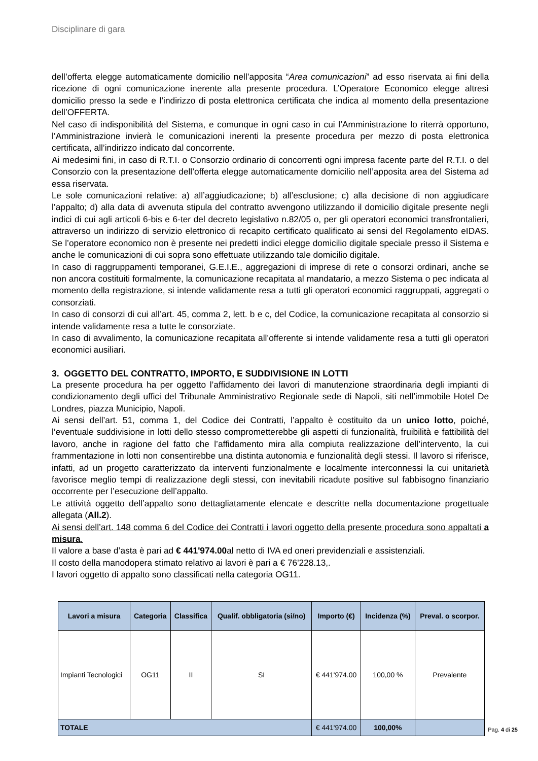Disciplinare di gara
dell’offerta elegge automaticamente domicilio nell’apposita “Area comunicazioni” ad esso riservata ai fini della ricezione di ogni comunicazione inerente alla presente procedura. L’Operatore Economico elegge altresì domicilio presso la sede e l’indirizzo di posta elettronica certificata che indica al momento della presentazione dell’OFFERTA.
Nel caso di indisponibilità del Sistema, e comunque in ogni caso in cui l’Amministrazione lo riterrà opportuno, l’Amministrazione invierà le comunicazioni inerenti la presente procedura per mezzo di posta elettronica certificata, all’indirizzo indicato dal concorrente.
Ai medesimi fini, in caso di R.T.I. o Consorzio ordinario di concorrenti ogni impresa facente parte del R.T.I. o del Consorzio con la presentazione dell’offerta elegge automaticamente domicilio nell’apposita area del Sistema ad essa riservata.
Le sole comunicazioni relative: a) all’aggiudicazione; b) all’esclusione; c) alla decisione di non aggiudicare l’appalto; d) alla data di avvenuta stipula del contratto avvengono utilizzando il domicilio digitale presente negli indici di cui agli articoli 6-bis e 6-ter del decreto legislativo n.82/05 o, per gli operatori economici transfrontalieri, attraverso un indirizzo di servizio elettronico di recapito certificato qualificato ai sensi del Regolamento eIDAS. Se l’operatore economico non è presente nei predetti indici elegge domicilio digitale speciale presso il Sistema e anche le comunicazioni di cui sopra sono effettuate utilizzando tale domicilio digitale.
In caso di raggruppamenti temporanei, G.E.I.E., aggregazioni di imprese di rete o consorzi ordinari, anche se non ancora costituiti formalmente, la comunicazione recapitata al mandatario, a mezzo Sistema o pec indicata al momento della registrazione, si intende validamente resa a tutti gli operatori economici raggruppati, aggregati o consorziati.
In caso di consorzi di cui all’art. 45, comma 2, lett. b e c, del Codice, la comunicazione recapitata al consorzio si intende validamente resa a tutte le consorziate.
In caso di avvalimento, la comunicazione recapitata all’offerente si intende validamente resa a tutti gli operatori economici ausiliari.
3. OGGETTO DEL CONTRATTO, IMPORTO, E SUDDIVISIONE IN LOTTI
La presente procedura ha per oggetto l’affidamento dei lavori di manutenzione straordinaria degli impianti di condizionamento degli uffici del Tribunale Amministrativo Regionale sede di Napoli, siti nell’immobile Hotel De Londres, piazza Municipio, Napoli.
Ai sensi dell’art. 51, comma 1, del Codice dei Contratti, l’appalto è costituito da un unico lotto, poiché, l’eventuale suddivisione in lotti dello stesso comprometterebbe gli aspetti di funzionalità, fruibilità e fattibilità del lavoro, anche in ragione del fatto che l’affidamento mira alla compiuta realizzazione dell’intervento, la cui frammentazione in lotti non consentirebbe una distinta autonomia e funzionalità degli stessi. Il lavoro si riferisce, infatti, ad un progetto caratterizzato da interventi funzionalmente e localmente interconnessi la cui unitarietà favorisce meglio tempi di realizzazione degli stessi, con inevitabili ricadute positive sul fabbisogno finanziario occorrente per l’esecuzione dell’appalto.
Le attività oggetto dell’appalto sono dettagliatamente elencate e descritte nella documentazione progettuale allegata (All.2).
Ai sensi dell’art. 148 comma 6 del Codice dei Contratti i lavori oggetto della presente procedura sono appaltati a misura.
Il valore a base d’asta è pari ad € 441'974.00al netto di IVA ed oneri previdenziali e assistenziali.
Il costo della manodopera stimato relativo ai lavori è pari a € 76'228.13,.
I lavori oggetto di appalto sono classificati nella categoria OG11.
| Lavori a misura | Categoria | Classifica | Qualif. obbligatoria (si/no) | Importo (€) | Incidenza (%) | Preval. o scorpor. |
| --- | --- | --- | --- | --- | --- | --- |
| Impianti Tecnologici | OG11 | II | SI | € 441'974.00 | 100,00 % | Prevalente |
| TOTALE | | | | € 441'974.00 | 100,00% | |
Pag. 4 di 25